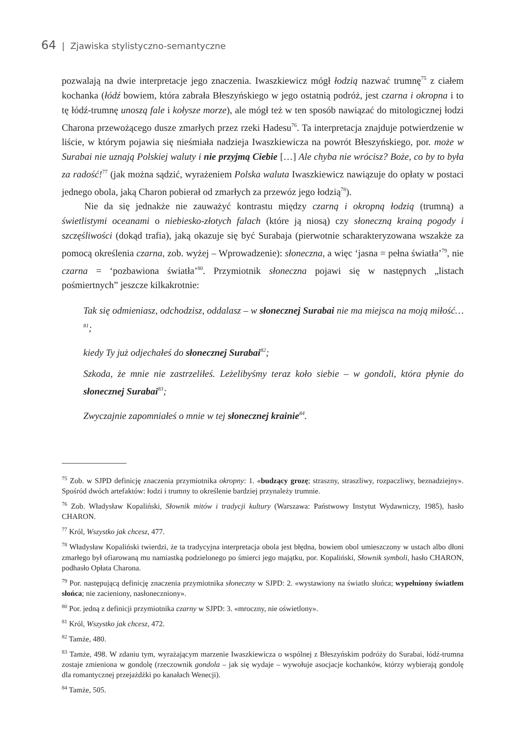64 | Zjawiska stylistyczno-semantyczne
pozwalają na dwie interpretacje jego znaczenia. Iwaszkiewicz mógł łodzią nazwać trumnę<sup>75</sup> z ciałem kochanka (łódź bowiem, która zabrała Błeszyńskiego w jego ostatnią podróż, jest czarna i okropna i to tę łódź-trumnę unoszą fale i kołysze morze), ale mógł też w ten sposób nawiązać do mitologicznej łodzi Charona przewożącego dusze zmarłych przez rzeki Hadesu<sup>76</sup>. Ta interpretacja znajduje potwierdzenie w liście, w którym pojawia się nieśmiała nadzieja Iwaszkiewicza na powrót Błeszyńskiego, por. może w Surabai nie uznają Polskiej waluty i nie przyjmą Ciebie […] Ale chyba nie wrócisz? Boże, co by to była za radość!<sup>77</sup> (jak można sądzić, wyrażeniem Polska waluta Iwaszkiewicz nawiązuje do opłaty w postaci jednego obola, jaką Charon pobierał od zmarłych za przewóz jego łodzią<sup>78</sup>).
Nie da się jednakże nie zauważyć kontrastu między czarną i okropną łodzią (trumną) a świetlistymi oceanami o niebiesko-złotych falach (które ją niosą) czy słoneczną krainą pogody i szczęśliwości (dokąd trafia), jaką okazuje się być Surabaja (pierwotnie scharakteryzowana wszakże za pomocą określenia czarna, zob. wyżej – Wprowadzenie): słoneczna, a więc ‘jasna = pełna światła’<sup>79</sup>, nie czarna = ‘pozbawiona światła’<sup>80</sup>. Przymiotnik słoneczna pojawi się w następnych „listach pośmiertnych” jeszcze kilkakrotnie:
Tak się odmieniasz, odchodzisz, oddalasz – w słonecznej Surabai nie ma miejsca na moją miłość…<sup>81</sup>;
kiedy Ty już odjechałeś do słonecznej Surabai<sup>82</sup>;
Szkoda, że mnie nie zastrzeliłeś. Leżelibyśmy teraz koło siebie – w gondoli, która płynie do słonecznej Surabai<sup>83</sup>;
Zwyczajnie zapomniałeś o mnie w tej słonecznej krainie<sup>84</sup>.
<sup>75</sup> Zob. w SJPD definicję znaczenia przymiotnika okropny: 1. «budzący grozę; straszny, straszliwy, rozpaczliwy, beznadziejny». Spośród dwóch artefaktów: łodzi i trumny to określenie bardziej przynależy trumnie.
<sup>76</sup> Zob. Władysław Kopaliński, Słownik mitów i tradycji kultury (Warszawa: Państwowy Instytut Wydawniczy, 1985), hasło CHARON.
<sup>77</sup> Król, Wszystko jak chcesz, 477.
<sup>78</sup> Władysław Kopaliński twierdzi, że ta tradycyjna interpretacja obola jest błędna, bowiem obol umieszczony w ustach albo dłoni zmarłego był ofiarowaną mu namiastką podzielonego po śmierci jego majątku, por. Kopaliński, Słownik symboli, hasło CHARON, podhasło Opłata Charona.
<sup>79</sup> Por. następującą definicję znaczenia przymiotnika słoneczny w SJPD: 2. «wystawiony na światło słońca; wypełniony światłem słońca; nie zacieniony, nasłoneczniony».
<sup>80</sup> Por. jedną z definicji przymiotnika czarny w SJPD: 3. «mroczny, nie oświetlony».
<sup>81</sup> Król, Wszystko jak chcesz, 472.
<sup>82</sup> Tamże, 480.
<sup>83</sup> Tamże, 498. W zdaniu tym, wyrażającym marzenie Iwaszkiewicza o wspólnej z Błeszyńskim podróży do Surabai, łódź-trumna zostaje zmieniona w gondolę (rzeczownik gondola – jak się wydaje – wywołuje asocjacje kochanków, którzy wybierają gondolę dla romantycznej przejażdżki po kanałach Wenecji).
<sup>84</sup> Tamże, 505.